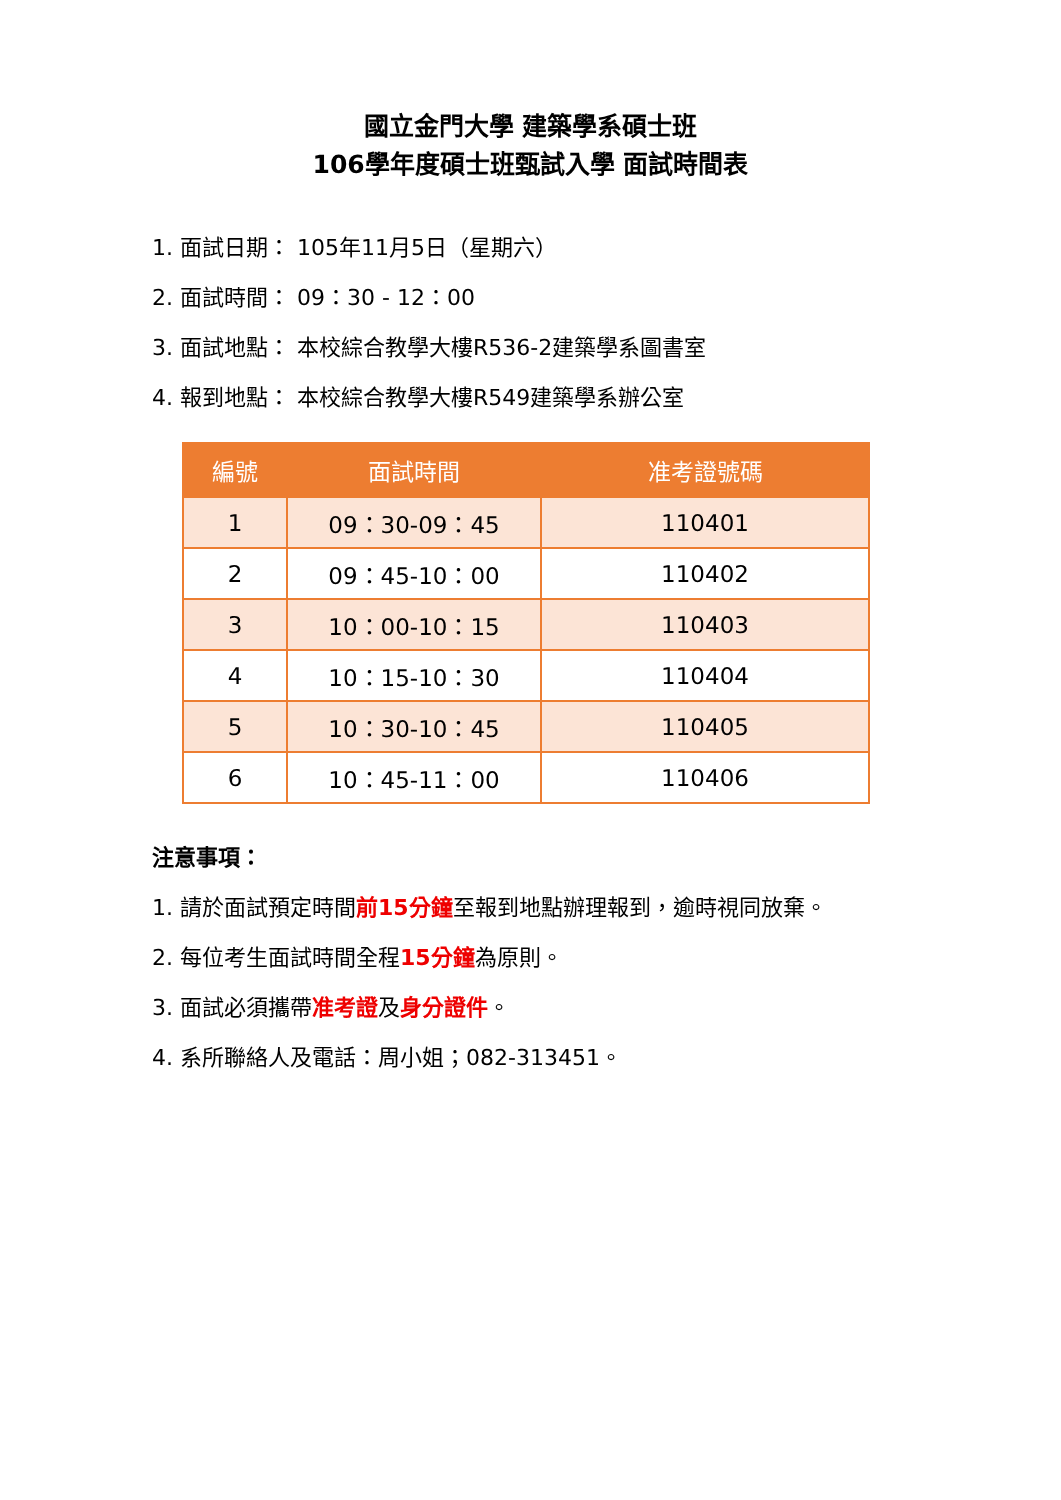國立金門大學 建築學系碩士班
106學年度碩士班甄試入學 面試時間表
1. 面試日期： 105年11月5日（星期六）
2. 面試時間： 09：30 - 12：00
3. 面試地點： 本校綜合教學大樓R536-2建築學系圖書室
4. 報到地點： 本校綜合教學大樓R549建築學系辦公室
| 編號 | 面試時間 | 准考證號碼 |
| --- | --- | --- |
| 1 | 09：30-09：45 | 110401 |
| 2 | 09：45-10：00 | 110402 |
| 3 | 10：00-10：15 | 110403 |
| 4 | 10：15-10：30 | 110404 |
| 5 | 10：30-10：45 | 110405 |
| 6 | 10：45-11：00 | 110406 |
注意事項：
1. 請於面試預定時間前15分鐘至報到地點辦理報到，逾時視同放棄。
2. 每位考生面試時間全程15分鐘為原則。
3. 面試必須攜帶准考證及身分證件。
4. 系所聯絡人及電話：周小姐；082-313451。